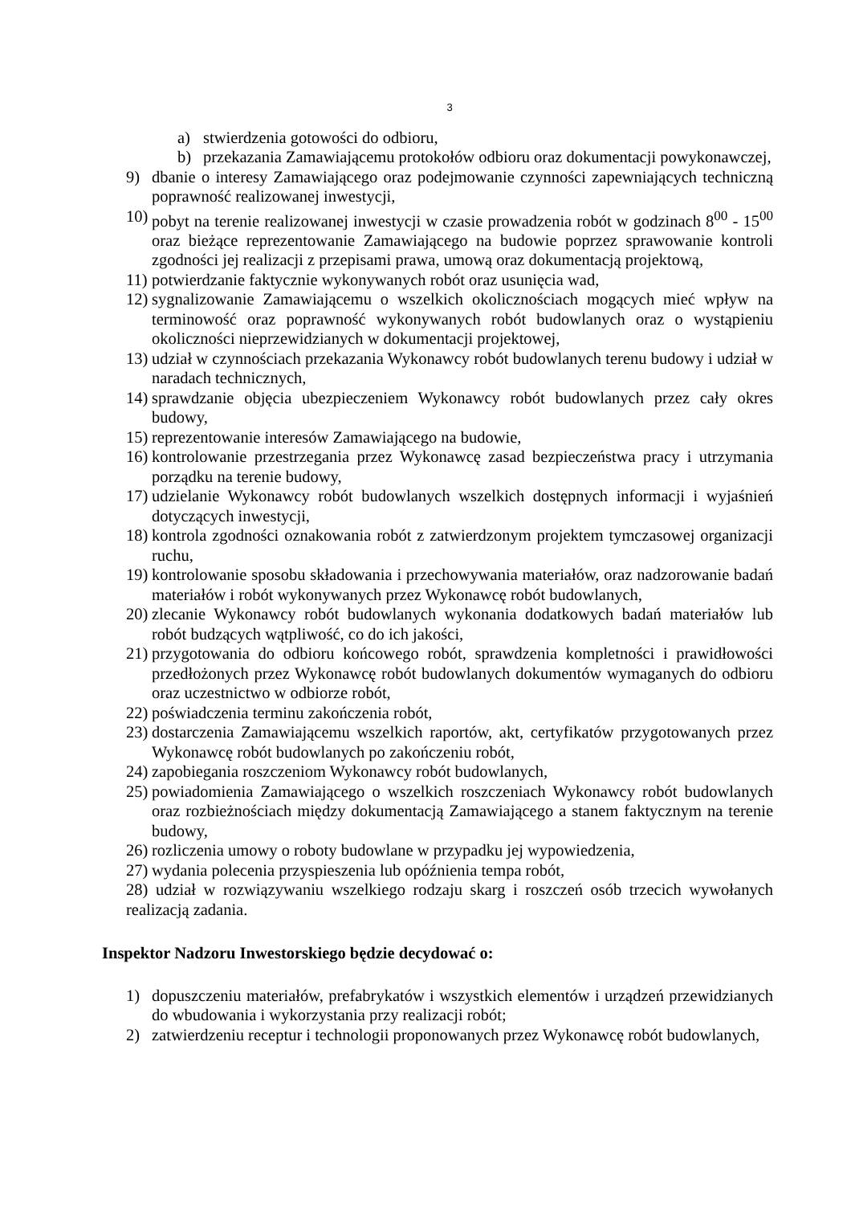3
a) stwierdzenia gotowości do odbioru,
b) przekazania Zamawiającemu protokołów odbioru oraz dokumentacji powykonawczej,
9) dbanie o interesy Zamawiającego oraz podejmowanie czynności zapewniających techniczną poprawność realizowanej inwestycji,
10) pobyt na terenie realizowanej inwestycji w czasie prowadzenia robót w godzinach 8<sup>00</sup> - 15<sup>00</sup> oraz bieżące reprezentowanie Zamawiającego na budowie poprzez sprawowanie kontroli zgodności jej realizacji z przepisami prawa, umową oraz dokumentacją projektową,
11) potwierdzanie faktycznie wykonywanych robót oraz usunięcia wad,
12) sygnalizowanie Zamawiającemu o wszelkich okolicznościach mogących mieć wpływ na terminowość oraz poprawność wykonywanych robót budowlanych oraz o wystąpieniu okoliczności nieprzewidzianych w dokumentacji projektowej,
13) udział w czynnościach przekazania Wykonawcy robót budowlanych terenu budowy i udział w naradach technicznych,
14) sprawdzanie objęcia ubezpieczeniem Wykonawcy robót budowlanych przez cały okres budowy,
15) reprezentowanie interesów Zamawiającego na budowie,
16) kontrolowanie przestrzegania przez Wykonawcę zasad bezpieczeństwa pracy i utrzymania porządku na terenie budowy,
17) udzielanie Wykonawcy robót budowlanych wszelkich dostępnych informacji i wyjaśnień dotyczących inwestycji,
18) kontrola zgodności oznakowania robót z zatwierdzonym projektem tymczasowej organizacji ruchu,
19) kontrolowanie sposobu składowania i przechowywania materiałów, oraz nadzorowanie badań materiałów i robót wykonywanych przez Wykonawcę robót budowlanych,
20) zlecanie Wykonawcy robót budowlanych wykonania dodatkowych badań materiałów lub robót budzących wątpliwość, co do ich jakości,
21) przygotowania do odbioru końcowego robót, sprawdzenia kompletności i prawidłowości przedłożonych przez Wykonawcę robót budowlanych dokumentów wymaganych do odbioru oraz uczestnictwo w odbiorze robót,
22) poświadczenia terminu zakończenia robót,
23) dostarczenia Zamawiającemu wszelkich raportów, akt, certyfikatów przygotowanych przez Wykonawcę robót budowlanych po zakończeniu robót,
24) zapobiegania roszczeniom Wykonawcy robót budowlanych,
25) powiadomienia Zamawiającego o wszelkich roszczeniach Wykonawcy robót budowlanych oraz rozbieżnościach między dokumentacją Zamawiającego a stanem faktycznym na terenie budowy,
26) rozliczenia umowy o roboty budowlane w przypadku jej wypowiedzenia,
27) wydania polecenia przyspieszenia lub opóźnienia tempa robót,
28) udział w rozwiązywaniu wszelkiego rodzaju skarg i roszczeń osób trzecich wywołanych realizacją zadania.
Inspektor Nadzoru Inwestorskiego będzie decydować o:
1) dopuszczeniu materiałów, prefabrykatów i wszystkich elementów i urządzeń przewidzianych do wbudowania i wykorzystania przy realizacji robót;
2) zatwierdzeniu receptur i technologii proponowanych przez Wykonawcę robót budowlanych,